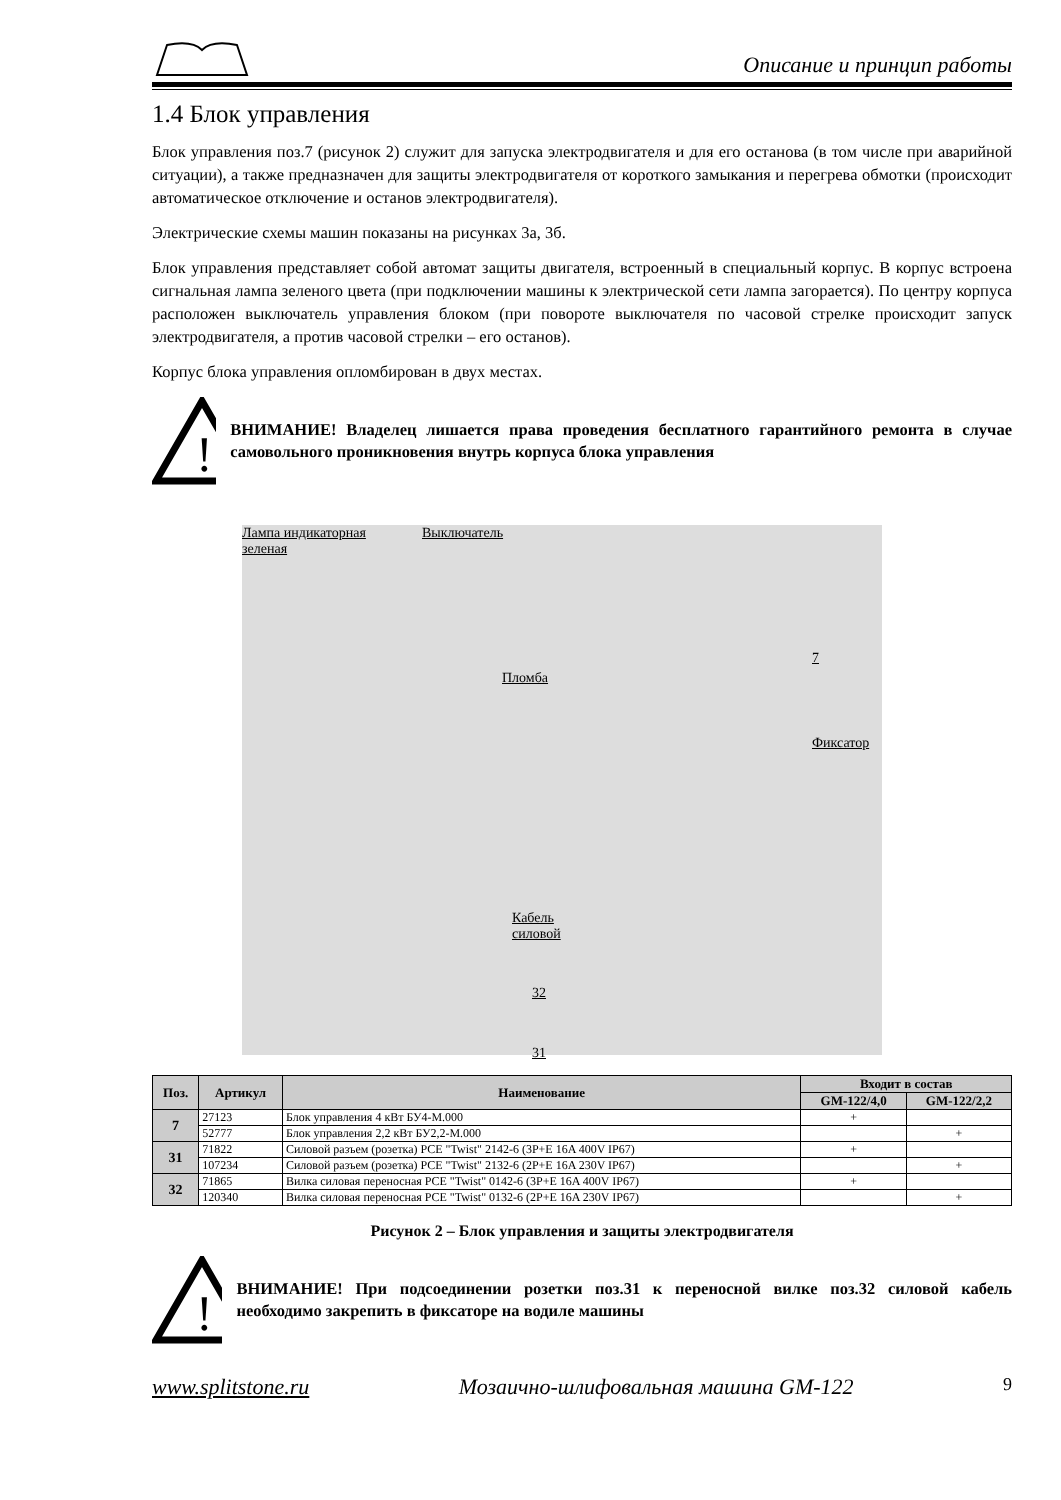Описание и принцип работы
1.4 Блок управления
Блок управления поз.7 (рисунок 2) служит для запуска электродвигателя и для его останова (в том числе при аварийной ситуации), а также предназначен для защиты электродвигателя от короткого замыкания и перегрева обмотки (происходит автоматическое отключение и останов электродвигателя).
Электрические схемы машин показаны на рисунках 3а, 3б.
Блок управления представляет собой автомат защиты двигателя, встроенный в специальный корпус. В корпус встроена сигнальная лампа зеленого цвета (при подключении машины к электрической сети лампа загорается). По центру корпуса расположен выключатель управления блоком (при повороте выключателя по часовой стрелке происходит запуск электродвигателя, а против часовой стрелки – его останов).
Корпус блока управления опломбирован в двух местах.
!
ВНИМАНИЕ! Владелец лишается права проведения бесплатного гарантийного ремонта в случае самовольного проникновения внутрь корпуса блока управления
Лампа индикаторная
зеленая
Выключатель
Пломба
7
Фиксатор
Кабель
силовой
32
31
| Поз. | Артикул | Наименование | Входит в состав | |
| --- | --- | --- | --- | --- |
| | | | GM-122/4,0 | GM-122/2,2 |
| 7 | 27123 | Блок управления 4 кВт БУ4-М.000 | + | |
| | 52777 | Блок управления 2,2 кВт БУ2,2-М.000 | | + |
| 31 | 71822 | Силовой разъем (розетка) PCE "Twist" 2142-6 (3P+E 16A 400V IP67) | + | |
| | 107234 | Силовой разъем (розетка) PCE "Twist" 2132-6 (2P+E 16A 230V IP67) | | + |
| 32 | 71865 | Вилка силовая переносная PCE "Twist" 0142-6 (3P+E 16A 400V IP67) | + | |
| | 120340 | Вилка силовая переносная PCE "Twist" 0132-6 (2P+E 16A 230V IP67) | | + |
Рисунок 2 – Блок управления и защиты электродвигателя
!
ВНИМАНИЕ! При подсоединении розетки поз.31 к переносной вилке поз.32 силовой кабель необходимо закрепить в фиксаторе на водиле машины
www.splitstone.ru Мозаично-шлифовальная машина GM-122 9